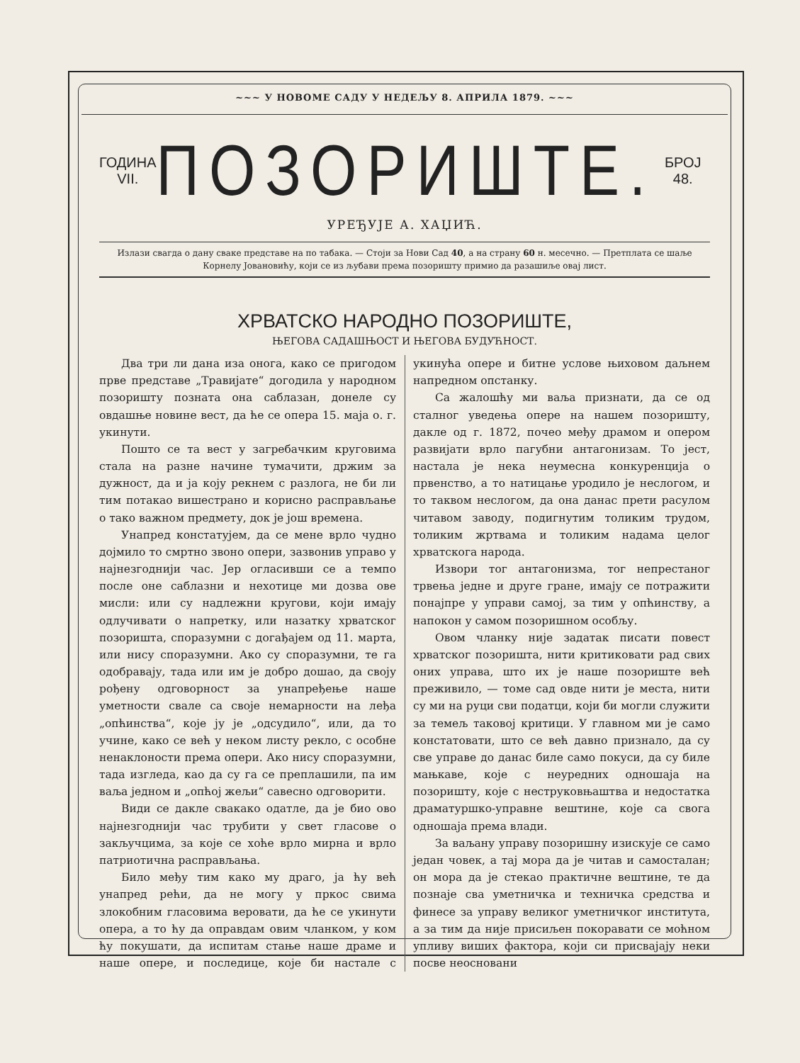~~~ У НОВОМЕ САДУ У НЕДЕЉУ 8. АПРИЛА 1879. ~~~
ГОДИНА VII.
ПОЗОРИШТЕ.
БРОЈ 48.
УРЕЂУЈЕ А. ХАЏИЋ.
Излази свагда о дану сваке представе на по табака. — Стоји за Нови Сад 40, а на страну 60 н. месечно. — Претплата се шаље Корнелу Јовановићу, који се из љубави према позоришту примио да разашиље овај лист.
ХРВАТСКО НАРОДНО ПОЗОРИШТЕ,
ЊЕГОВА САДАШЊОСТ И ЊЕГОВА БУДУЋНОСТ.
Два три ли дана иза онога, како се пригодом прве представе „Травијате“ догодила у народном позоришту позната она саблазан, донеле су овдашње новине вест, да ће се опера 15. маја о. г. укинути.
Пошто се та вест у загребачким круговима стала на разне начине тумачити, држим за дужност, да и ја коју рекнем с разлога, не би ли тим потакао вишестрано и корисно расправљање о тако важном предмету, док је још времена.
Унапред констатујем, да се мене врло чудно дојмило то смртно звоно опери, зазвонив управо у најнезгоднији час. Јер огласивши се а темпо после оне саблазни и нехотице ми дозва ове мисли: или су надлежни кругови, који имају одлучивати о напретку, или назатку хрватског позоришта, споразумни с догађајем од 11. марта, или нису споразумни. Ако су споразумни, те га одобравају, тада или им је добро дошао, да своју рођену одговорност за унапређење наше уметности свале са своје немарности на леђа „опћинства“, које ју је „одсудило“, или, да то учине, како се већ у неком листу рекло, с особне ненаклоности према опери. Ако нису споразумни, тада изгледа, као да су га се преплашили, па им ваља једном и „опћој жељи“ савесно одговорити.
Види се дакле свакако одатле, да је био ово најнезгоднији час трубити у свет гласове о закључцима, за које се хоће врло мирна и врло патриотична расправљања.
Било међу тим како му драго, ја ћу већ унапред рећи, да не могу у пркос свима злокобним гласовима веровати, да ће се укинути опера, а то ћу да оправдам овим чланком, у ком ћу покушати, да испитам стање наше драме и наше опере, и последице, које би настале с укинућа опере и битне услове њиховом даљнем напредном опстанку.
Са жалошћу ми ваља признати, да се од сталног уведења опере на нашем позоришту, дакле од г. 1872, почео међу драмом и опером развијати врло пагубни антагонизам. То јест, настала је нека неумесна конкуренција о првенство, а то натицање уродило је неслогом, и то таквом неслогом, да она данас прети расулом читавом заводу, подигнутим толиким трудом, толиким жртвама и толиким надама целог хрватскога народа.
Извори тог антагонизма, тог непрестаног трвења једне и друге гране, имају се потражити понајпре у управи самој, за тим у опћинству, а напокон у самом позоришном особљу.
Овом чланку није задатак писати повест хрватског позоришта, нити критиковати рад свих оних управа, што их је наше позориште већ преживило, — томе сад овде нити је места, нити су ми на руци сви податци, који би могли служити за темељ таковој критици. У главном ми је само констатовати, што се већ давно признало, да су све управе до данас биле само покуси, да су биле мањкаве, које с неуредних одношаја на позоришту, које с неструковњаштва и недостатка драматуршко-управне вештине, које са свога одношаја према влади.
За ваљану управу позоришну изискује се само један човек, а тај мора да је читав и самосталан; он мора да је стекао практичне вештине, те да познаје сва уметничка и техничка средства и финесе за управу великог уметничког института, а за тим да није присиљен покоравати се моћном упливу виших фактора, који си присвајају неки посве неосновани